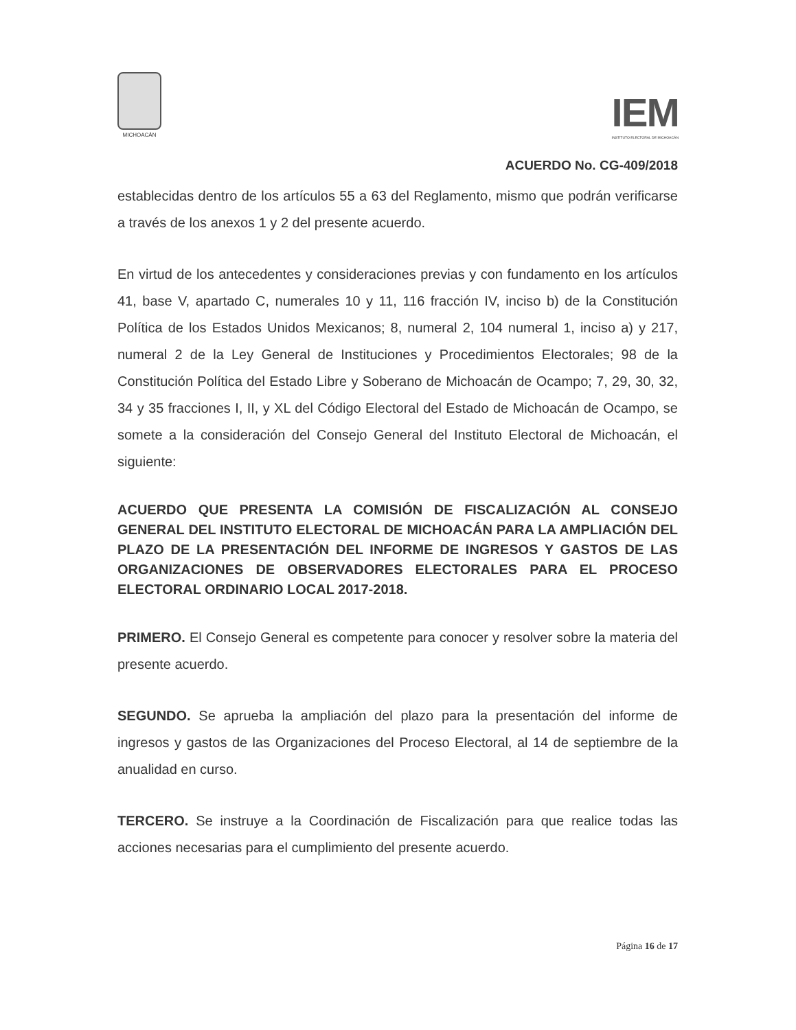MICHOACÁN
IEM
INSTITUTO ELECTORAL DE MICHOACÁN
ACUERDO No. CG-409/2018
establecidas dentro de los artículos 55 a 63 del Reglamento, mismo que podrán verificarse a través de los anexos 1 y 2 del presente acuerdo.
En virtud de los antecedentes y consideraciones previas y con fundamento en los artículos 41, base V, apartado C, numerales 10 y 11, 116 fracción IV, inciso b) de la Constitución Política de los Estados Unidos Mexicanos; 8, numeral 2, 104 numeral 1, inciso a) y 217, numeral 2 de la Ley General de Instituciones y Procedimientos Electorales; 98 de la Constitución Política del Estado Libre y Soberano de Michoacán de Ocampo; 7, 29, 30, 32, 34 y 35 fracciones I, II, y XL del Código Electoral del Estado de Michoacán de Ocampo, se somete a la consideración del Consejo General del Instituto Electoral de Michoacán, el siguiente:
ACUERDO QUE PRESENTA LA COMISIÓN DE FISCALIZACIÓN AL CONSEJO GENERAL DEL INSTITUTO ELECTORAL DE MICHOACÁN PARA LA AMPLIACIÓN DEL PLAZO DE LA PRESENTACIÓN DEL INFORME DE INGRESOS Y GASTOS DE LAS ORGANIZACIONES DE OBSERVADORES ELECTORALES PARA EL PROCESO ELECTORAL ORDINARIO LOCAL 2017-2018.
PRIMERO. El Consejo General es competente para conocer y resolver sobre la materia del presente acuerdo.
SEGUNDO. Se aprueba la ampliación del plazo para la presentación del informe de ingresos y gastos de las Organizaciones del Proceso Electoral, al 14 de septiembre de la anualidad en curso.
TERCERO. Se instruye a la Coordinación de Fiscalización para que realice todas las acciones necesarias para el cumplimiento del presente acuerdo.
Página 16 de 17